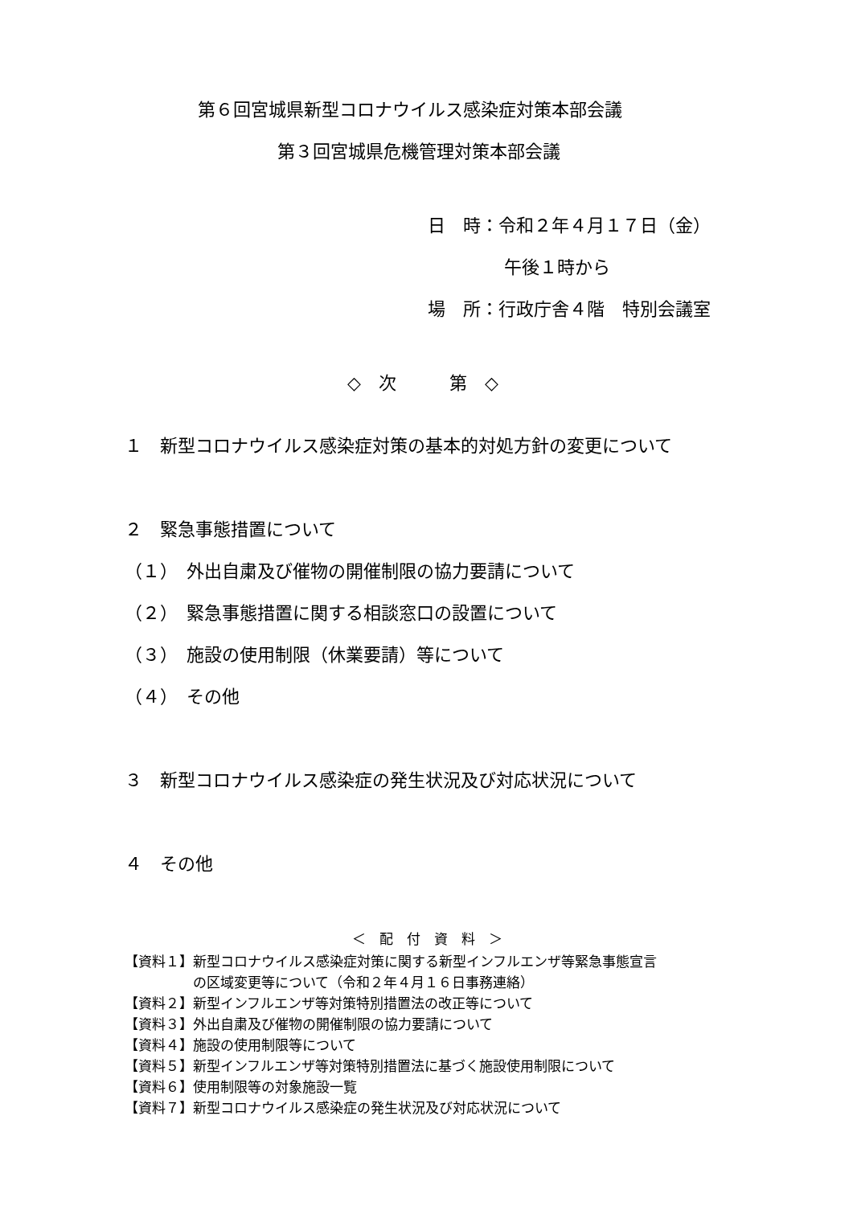第６回宮城県新型コロナウイルス感染症対策本部会議
第３回宮城県危機管理対策本部会議
日　時：令和２年４月１７日（金）
午後１時から
場　所：行政庁舎４階　特別会議室
◇　次　　　第　◇
１　新型コロナウイルス感染症対策の基本的対処方針の変更について
２　緊急事態措置について
（１）　外出自粛及び催物の開催制限の協力要請について
（２）　緊急事態措置に関する相談窓口の設置について
（３）　施設の使用制限（休業要請）等について
（４）　その他
３　新型コロナウイルス感染症の発生状況及び対応状況について
４　その他
＜　配　付　資　料　＞
【資料１】新型コロナウイルス感染症対策に関する新型インフルエンザ等緊急事態宣言
　　　　　の区域変更等について（令和２年４月１６日事務連絡）
【資料２】新型インフルエンザ等対策特別措置法の改正等について
【資料３】外出自粛及び催物の開催制限の協力要請について
【資料４】施設の使用制限等について
【資料５】新型インフルエンザ等対策特別措置法に基づく施設使用制限について
【資料６】使用制限等の対象施設一覧
【資料７】新型コロナウイルス感染症の発生状況及び対応状況について